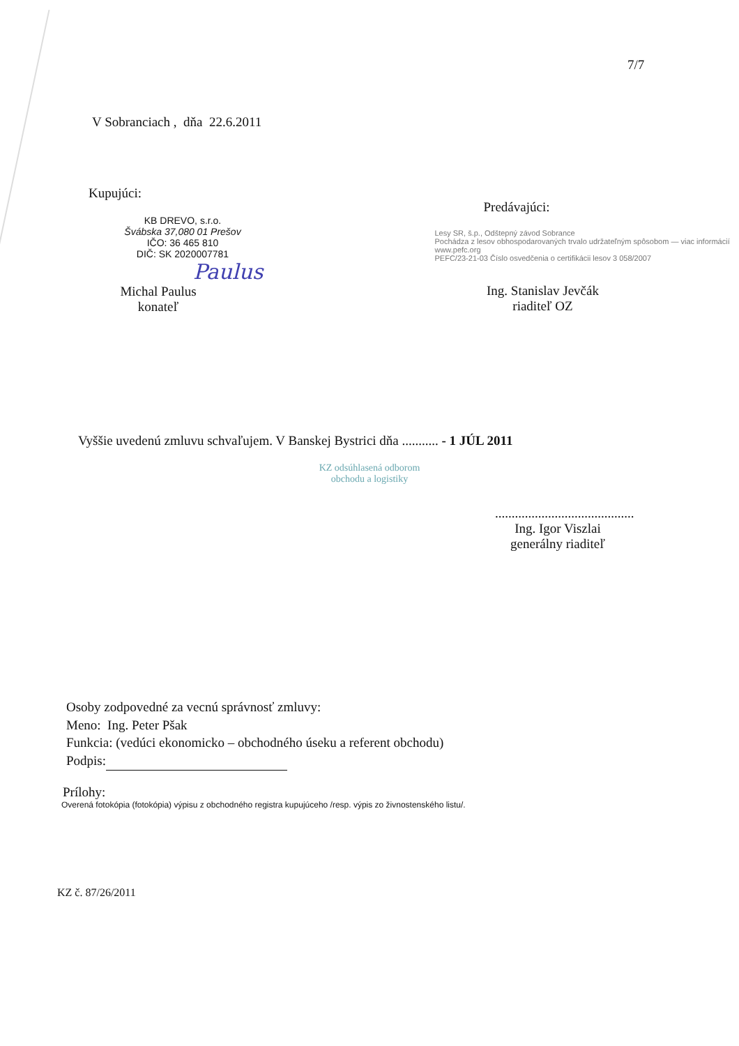7/7
V Sobranciach , dňa 22.6.2011
Kupujúci:
KB DREVO, s.r.o.
Švábska 37,080 01 Prešov
IČO: 36 465 810
DIČ: SK 2020007781
Paulus
Michal Paulus
konateľ
Predávajúci:
Lesy SR, š.p., Odštepný závod Sobrance
Pochádza z lesov obhospodarovaných trvalo udržateľným spôsobom — viac informácií www.pefc.org
PEFC/23-21-03 Číslo osvedčenia o certifikácii lesov 3 058/2007
Ing. Stanislav Jevčák
riaditeľ OZ
Vyššie uvedenú zmluvu schvaľujem. V Banskej Bystrici dňa ........... - 1 JÚL 2011
KZ odsúhlasená odborom
obchodu a logistiky
..........................................
Ing. Igor Viszlai
generálny riaditeľ
Osoby zodpovedné za vecnú správnosť zmluvy:
Meno: Ing. Peter Pšak
Funkcia: (vedúci ekonomicko – obchodného úseku a referent obchodu)
Podpis:
Prílohy:
Overená fotokópia (fotokópia) výpisu z obchodného registra kupujúceho /resp. výpis zo živnostenského listu/.
KZ č. 87/26/2011